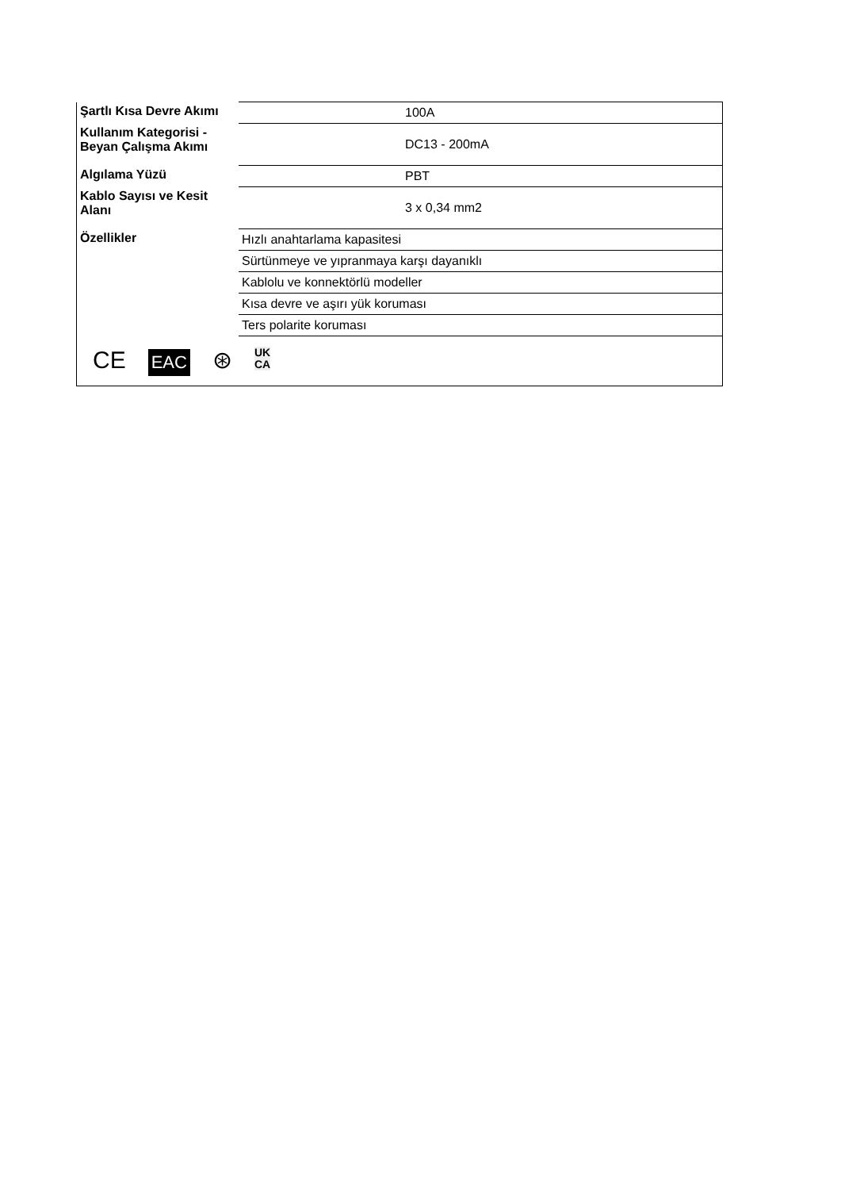| Şartlı Kısa Devre Akımı | 100A |
| Kullanım Kategorisi - Beyan Çalışma Akımı | DC13 - 200mA |
| Algılama Yüzü | PBT |
| Kablo Sayısı ve Kesit Alanı | 3 x 0,34 mm2 |
| Özellikler | Hızlı anahtarlama kapasitesi |
| | Sürtünmeye ve yıpranmaya karşı dayanıklı |
| | Kablolu ve konnektörlü modeller |
| | Kısa devre ve aşırı yük koruması |
| | Ters polarite koruması |
| CE EAC ⊛ UK CA | |